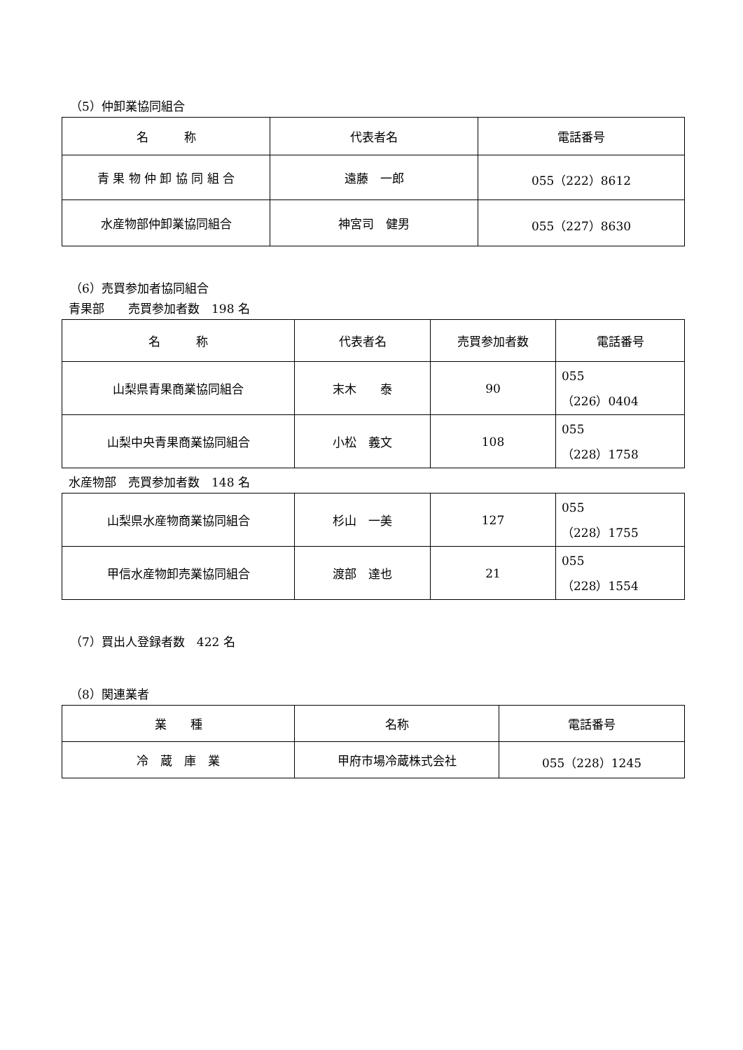（5）仲卸業協同組合
| 名 称 | 代表者名 | 電話番号 |
| --- | --- | --- |
| 青 果 物 仲 卸 協 同 組 合 | 遠藤 一郎 | 055（222）8612 |
| 水産物部仲卸業協同組合 | 神宮司 健男 | 055（227）8630 |
（6）売買参加者協同組合
青果部　　売買参加者数　198 名
| 名 称 | 代表者名 | 売買参加者数 | 電話番号 |
| --- | --- | --- | --- |
| 山梨県青果商業協同組合 | 末木 泰 | 90 | 055 （226）0404 |
| 山梨中央青果商業協同組合 | 小松 義文 | 108 | 055 （228）1758 |
水産物部　売買参加者数　148 名
| 山梨県水産物商業協同組合 | 杉山 一美 | 127 | 055 （228）1755 |
| 甲信水産物卸売業協同組合 | 渡部 達也 | 21 | 055 （228）1554 |
（7）買出人登録者数　422 名
（8）関連業者
| 業 種 | 名称 | 電話番号 |
| --- | --- | --- |
| 冷 蔵 庫 業 | 甲府市場冷蔵株式会社 | 055（228）1245 |